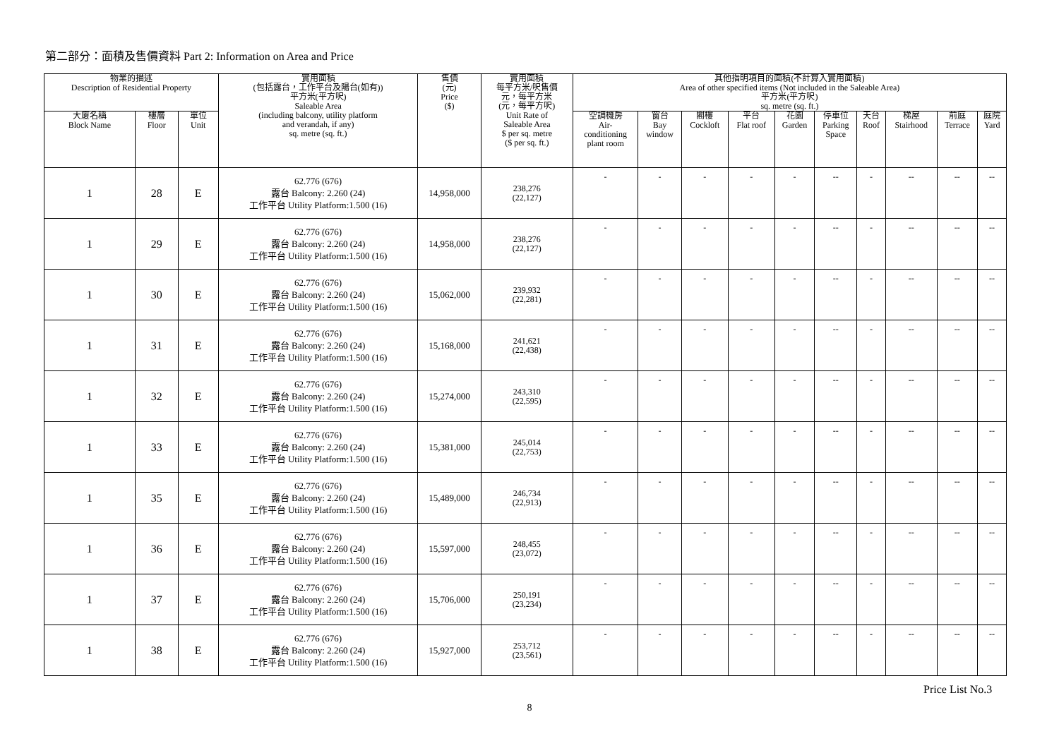第二部分：面積及售價資料 Part 2: Information on Area and Price
| 物業的描述 Description of Residential Property | | | 實用面積 (包括露台，工作平台及陽台(如有)) 平方米(平方呎) Saleable Area (including balcony, utility platform and verandah, if any) sq. metre (sq. ft.) | 售價 (元) Price ($) | 實用面積 每平方米/呎售價 元，每平方米 (元，每平方呎) Unit Rate of Saleable Area $ per sq. metre ($ per sq. ft.) | 其他指明項目的面積(不計算入實用面積) Area of other specified items (Not included in the Saleable Area) 平方米(平方呎) sq. metre (sq. ft.) | | | | | | | | | |
| --- | --- | --- | --- | --- | --- | --- | --- | --- | --- | --- | --- | --- | --- | --- | --- |
| 大廈名稱 Block Name | 樓層 Floor | 單位 Unit | | | | 空調機房 Air- conditioning plant room | 窗台 Bay window | 閣樓 Cockloft | 平台 Flat roof | 花園 Garden | 停車位 Parking Space | 天台 Roof | 梯屋 Stairhood | 前庭 Terrace | 庭院 Yard |
| 1 | 28 | E | 62.776 (676) 露台 Balcony: 2.260 (24) 工作平台 Utility Platform:1.500 (16) | 14,958,000 | 238,276 (22,127) | - | - | - | - | - | -- | - | -- | -- | -- |
| 1 | 29 | E | 62.776 (676) 露台 Balcony: 2.260 (24) 工作平台 Utility Platform:1.500 (16) | 14,958,000 | 238,276 (22,127) | - | - | - | - | - | -- | - | -- | -- | -- |
| 1 | 30 | E | 62.776 (676) 露台 Balcony: 2.260 (24) 工作平台 Utility Platform:1.500 (16) | 15,062,000 | 239,932 (22,281) | - | - | - | - | - | -- | - | -- | -- | -- |
| 1 | 31 | E | 62.776 (676) 露台 Balcony: 2.260 (24) 工作平台 Utility Platform:1.500 (16) | 15,168,000 | 241,621 (22,438) | - | - | - | - | - | -- | - | -- | -- | -- |
| 1 | 32 | E | 62.776 (676) 露台 Balcony: 2.260 (24) 工作平台 Utility Platform:1.500 (16) | 15,274,000 | 243,310 (22,595) | - | - | - | - | - | -- | - | -- | -- | -- |
| 1 | 33 | E | 62.776 (676) 露台 Balcony: 2.260 (24) 工作平台 Utility Platform:1.500 (16) | 15,381,000 | 245,014 (22,753) | - | - | - | - | - | -- | - | -- | -- | -- |
| 1 | 35 | E | 62.776 (676) 露台 Balcony: 2.260 (24) 工作平台 Utility Platform:1.500 (16) | 15,489,000 | 246,734 (22,913) | - | - | - | - | - | -- | - | -- | -- | -- |
| 1 | 36 | E | 62.776 (676) 露台 Balcony: 2.260 (24) 工作平台 Utility Platform:1.500 (16) | 15,597,000 | 248,455 (23,072) | - | - | - | - | - | -- | - | -- | -- | -- |
| 1 | 37 | E | 62.776 (676) 露台 Balcony: 2.260 (24) 工作平台 Utility Platform:1.500 (16) | 15,706,000 | 250,191 (23,234) | - | - | - | - | - | -- | - | -- | -- | -- |
| 1 | 38 | E | 62.776 (676) 露台 Balcony: 2.260 (24) 工作平台 Utility Platform:1.500 (16) | 15,927,000 | 253,712 (23,561) | - | - | - | - | - | -- | - | -- | -- | -- |
Price List No.3
8